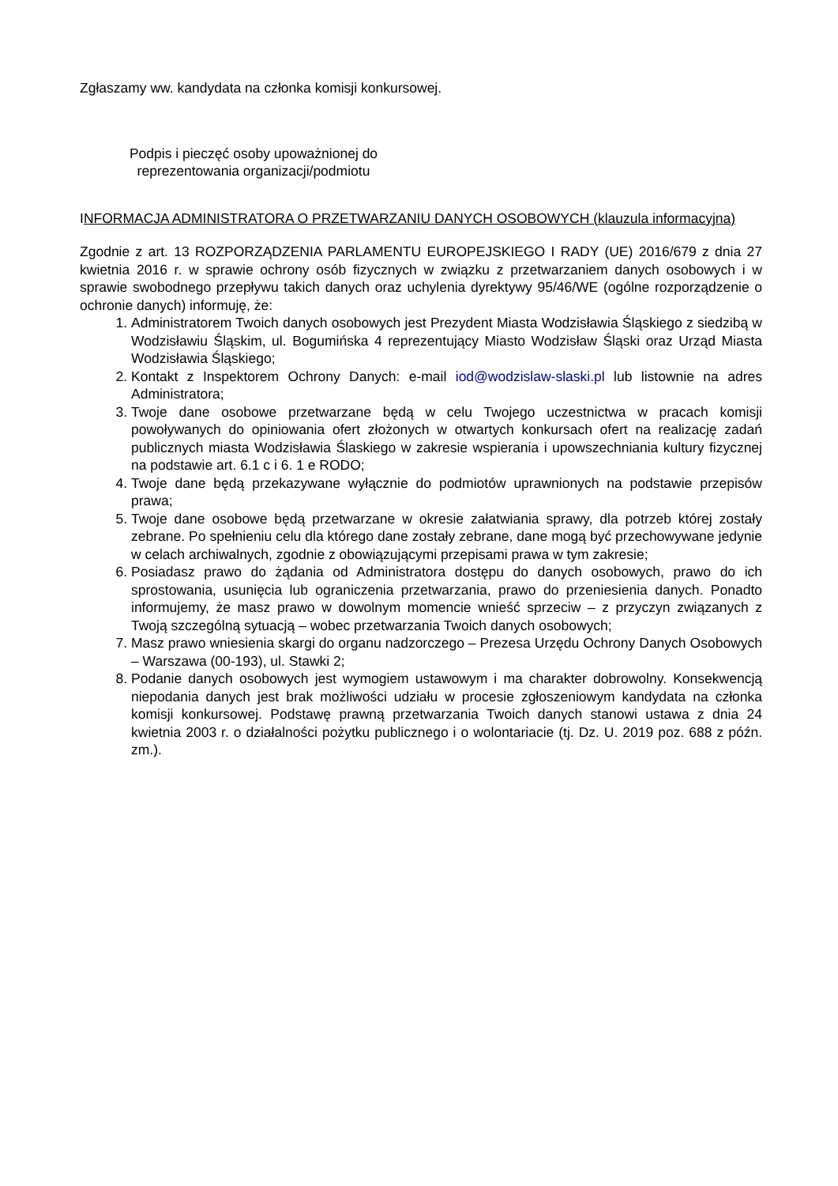Zgłaszamy ww. kandydata na członka komisji konkursowej.
Podpis i pieczęć osoby upoważnionej do reprezentowania organizacji/podmiotu
INFORMACJA ADMINISTRATORA O PRZETWARZANIU DANYCH OSOBOWYCH (klauzula informacyjna)
Zgodnie z art. 13 ROZPORZĄDZENIA PARLAMENTU EUROPEJSKIEGO I RADY (UE) 2016/679 z dnia 27 kwietnia 2016 r. w sprawie ochrony osób fizycznych w związku z przetwarzaniem danych osobowych i w sprawie swobodnego przepływu takich danych oraz uchylenia dyrektywy 95/46/WE (ogólne rozporządzenie o ochronie danych) informuję, że:
1. Administratorem Twoich danych osobowych jest Prezydent Miasta Wodzisławia Śląskiego z siedzibą w Wodzisławiu Śląskim, ul. Bogumińska 4 reprezentujący Miasto Wodzisław Śląski oraz Urząd Miasta Wodzisławia Śląskiego;
2. Kontakt z Inspektorem Ochrony Danych: e-mail iod@wodzislaw-slaski.pl lub listownie na adres Administratora;
3. Twoje dane osobowe przetwarzane będą w celu Twojego uczestnictwa w pracach komisji powoływanych do opiniowania ofert złożonych w otwartych konkursach ofert na realizację zadań publicznych miasta Wodzisławia Ślaskiego w zakresie wspierania i upowszechniania kultury fizycznej na podstawie art. 6.1 c i 6. 1 e RODO;
4. Twoje dane będą przekazywane wyłącznie do podmiotów uprawnionych na podstawie przepisów prawa;
5. Twoje dane osobowe będą przetwarzane w okresie załatwiania sprawy, dla potrzeb której zostały zebrane. Po spełnieniu celu dla którego dane zostały zebrane, dane mogą być przechowywane jedynie w celach archiwalnych, zgodnie z obowiązującymi przepisami prawa w tym zakresie;
6. Posiadasz prawo do żądania od Administratora dostępu do danych osobowych, prawo do ich sprostowania, usunięcia lub ograniczenia przetwarzania, prawo do przeniesienia danych. Ponadto informujemy, że masz prawo w dowolnym momencie wnieść sprzeciw – z przyczyn związanych z Twoją szczególną sytuacją – wobec przetwarzania Twoich danych osobowych;
7. Masz prawo wniesienia skargi do organu nadzorczego – Prezesa Urzędu Ochrony Danych Osobowych – Warszawa (00-193), ul. Stawki 2;
8. Podanie danych osobowych jest wymogiem ustawowym i ma charakter dobrowolny. Konsekwencją niepodania danych jest brak możliwości udziału w procesie zgłoszeniowym kandydata na członka komisji konkursowej. Podstawę prawną przetwarzania Twoich danych stanowi ustawa z dnia 24 kwietnia 2003 r. o działalności pożytku publicznego i o wolontariacie (tj. Dz. U. 2019 poz. 688 z późn. zm.).